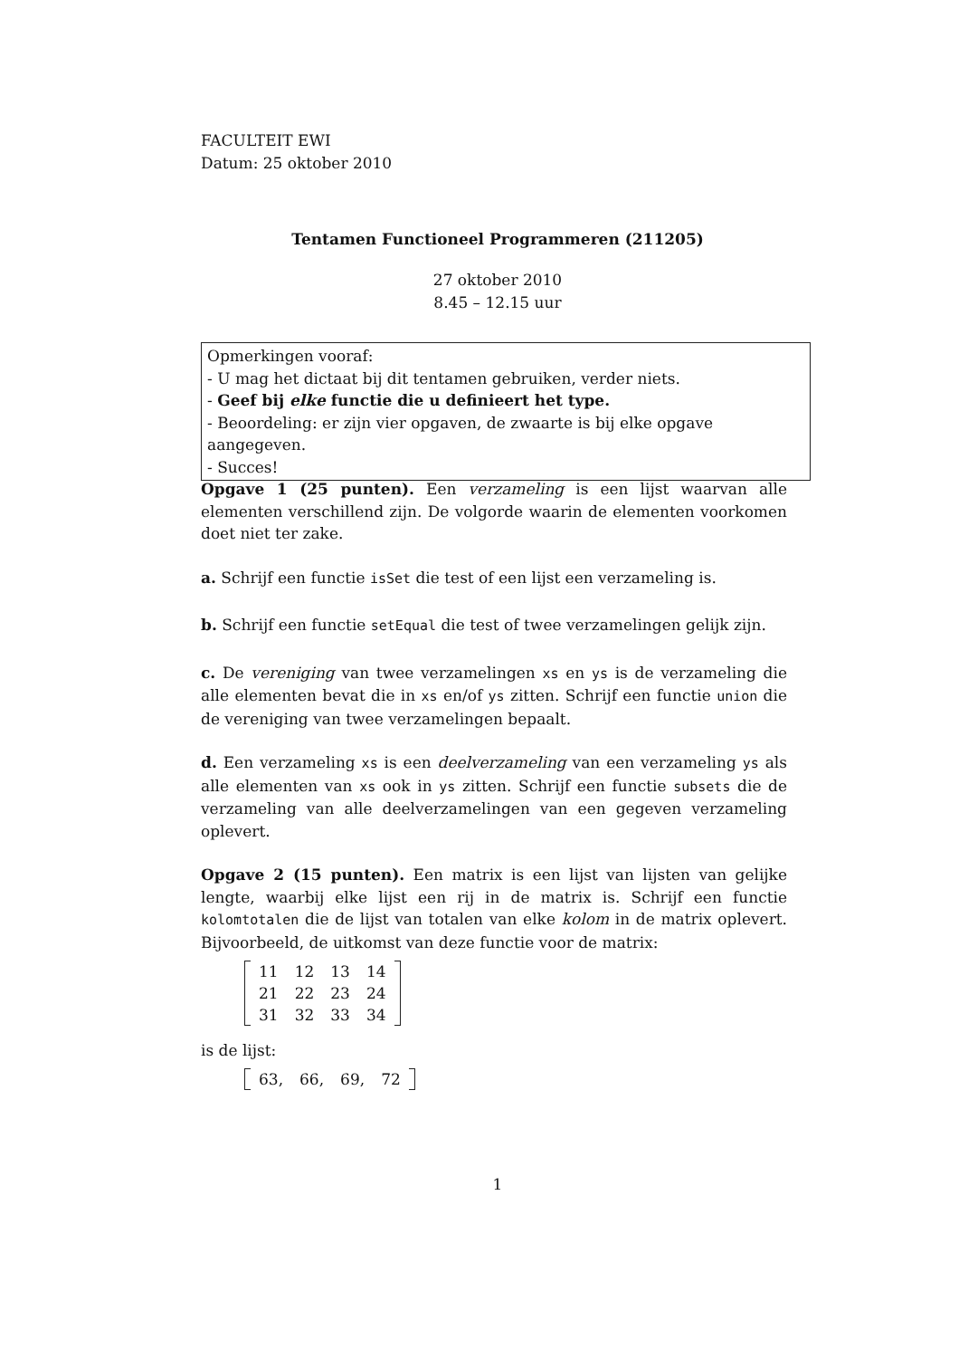FACULTEIT EWI
Datum: 25 oktober 2010
Tentamen Functioneel Programmeren (211205)
27 oktober 2010
8.45 – 12.15 uur
Opmerkingen vooraf:
- U mag het dictaat bij dit tentamen gebruiken, verder niets.
- Geef bij elke functie die u definieert het type.
- Beoordeling: er zijn vier opgaven, de zwaarte is bij elke opgave aangegeven.
- Succes!
Opgave 1 (25 punten). Een verzameling is een lijst waarvan alle elementen verschillend zijn. De volgorde waarin de elementen voorkomen doet niet ter zake.
a. Schrijf een functie isSet die test of een lijst een verzameling is.
b. Schrijf een functie setEqual die test of twee verzamelingen gelijk zijn.
c. De vereniging van twee verzamelingen xs en ys is de verzameling die alle elementen bevat die in xs en/of ys zitten. Schrijf een functie union die de vereniging van twee verzamelingen bepaalt.
d. Een verzameling xs is een deelverzameling van een verzameling ys als alle elementen van xs ook in ys zitten. Schrijf een functie subsets die de verzameling van alle deelverzamelingen van een gegeven verzameling oplevert.
Opgave 2 (15 punten). Een matrix is een lijst van lijsten van gelijke lengte, waarbij elke lijst een rij in de matrix is. Schrijf een functie kolomtotalen die de lijst van totalen van elke kolom in de matrix oplevert. Bijvoorbeeld, de uitkomst van deze functie voor de matrix:
| 11 | 12 | 13 | 14 |
| 21 | 22 | 23 | 24 |
| 31 | 32 | 33 | 34 |
is de lijst:
| 63, | 66, | 69, | 72 |
1